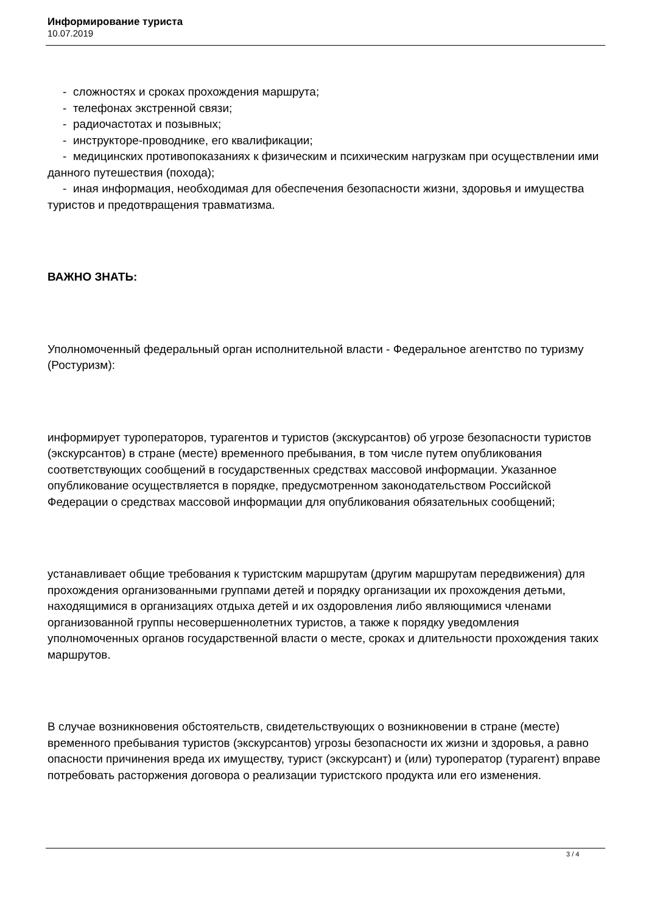Информирование туриста
10.07.2019
- сложностях и сроках прохождения маршрута;
- телефонах экстренной связи;
- радиочастотах и позывных;
- инструкторе-проводнике, его квалификации;
- медицинских противопоказаниях к физическим и психическим нагрузкам при осуществлении ими данного путешествия (похода);
- иная информация, необходимая для обеспечения безопасности жизни, здоровья и имущества туристов и предотвращения травматизма.
ВАЖНО ЗНАТЬ:
Уполномоченный федеральный орган исполнительной власти - Федеральное агентство по туризму (Ростуризм):
информирует туроператоров, турагентов и туристов (экскурсантов) об угрозе безопасности туристов (экскурсантов) в стране (месте) временного пребывания, в том числе путем опубликования соответствующих сообщений в государственных средствах массовой информации. Указанное опубликование осуществляется в порядке, предусмотренном законодательством Российской Федерации о средствах массовой информации для опубликования обязательных сообщений;
устанавливает общие требования к туристским маршрутам (другим маршрутам передвижения) для прохождения организованными группами детей и порядку организации их прохождения детьми, находящимися в организациях отдыха детей и их оздоровления либо являющимися членами организованной группы несовершеннолетних туристов, а также к порядку уведомления уполномоченных органов государственной власти о месте, сроках и длительности прохождения таких маршрутов.
В случае возникновения обстоятельств, свидетельствующих о возникновении в стране (месте) временного пребывания туристов (экскурсантов) угрозы безопасности их жизни и здоровья, а равно опасности причинения вреда их имуществу, турист (экскурсант) и (или) туроператор (турагент) вправе потребовать расторжения договора о реализации туристского продукта или его изменения.
3 / 4